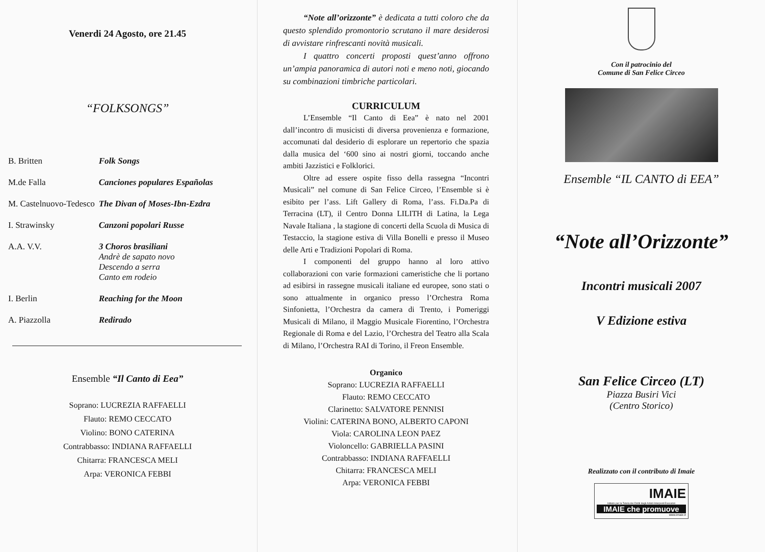Venerdi 24 Agosto, ore 21.45
“FOLKSONGS”
| B. Britten | Folk Songs |
| M.de Falla | Canciones populares Españolas |
| M. Castelnuovo-Tedesco | The Divan of Moses-Ibn-Ezdra |
| I. Strawinsky | Canzoni popolari Russe |
| A.A. V.V. | 3 Choros brasiliani Andrè de sapato novo Descendo a serra Canto em rodeio |
| I. Berlin | Reaching for the Moon |
| A. Piazzolla | Redirado |
Ensemble “Il Canto di Eea”
Soprano: LUCREZIA RAFFAELLI
Flauto: REMO CECCATO
Violino: BONO CATERINA
Contrabbasso: INDIANA RAFFAELLI
Chitarra: FRANCESCA MELI
Arpa: VERONICA FEBBI
“Note all’orizzonte” è dedicata a tutti coloro che da questo splendido promontorio scrutano il mare desiderosi di avvistare rinfrescanti novità musicali.
I quattro concerti proposti quest’anno offrono un’ampia panoramica di autori noti e meno noti, giocando su combinazioni timbriche particolari.
CURRICULUM
L’Ensemble “Il Canto di Eea” è nato nel 2001 dall’incontro di musicisti di diversa provenienza e formazione, accomunati dal desiderio di esplorare un repertorio che spazia dalla musica del ‘600 sino ai nostri giorni, toccando anche ambiti Jazzistici e Folklorici.
Oltre ad essere ospite fisso della rassegna “Incontri Musicali” nel comune di San Felice Circeo, l’Ensemble si è esibito per l’ass. Lift Gallery di Roma, l’ass. Fi.Da.Pa di Terracina (LT), il Centro Donna LILITH di Latina, la Lega Navale Italiana , la stagione di concerti della Scuola di Musica di Testaccio, la stagione estiva di Villa Bonelli e presso il Museo delle Arti e Tradizioni Popolari di Roma.
I componenti del gruppo hanno al loro attivo collaborazioni con varie formazioni cameristiche che li portano ad esibirsi in rassegne musicali italiane ed europee, sono stati o sono attualmente in organico presso l’Orchestra Roma Sinfonietta, l’Orchestra da camera di Trento, i Pomeriggi Musicali di Milano, il Maggio Musicale Fiorentino, l’Orchestra Regionale di Roma e del Lazio, l’Orchestra del Teatro alla Scala di Milano, l’Orchestra RAI di Torino, il Freon Ensemble.
Organico
Soprano: LUCREZIA RAFFAELLI
Flauto: REMO CECCATO
Clarinetto: SALVATORE PENNISI
Violini: CATERINA BONO, ALBERTO CAPONI
Viola: CAROLINA LEON PAEZ
Violoncello: GABRIELLA PASINI
Contrabbasso: INDIANA RAFFAELLI
Chitarra: FRANCESCA MELI
Arpa: VERONICA FEBBI
Con il patrocinio del
Comune di San Felice Circeo
Ensemble “IL CANTO di EEA”
“Note all’Orizzonte”
Incontri musicali 2007
V Edizione estiva
San Felice Circeo (LT)
Piazza Busiri Vici
(Centro Storico)
Realizzato con il contributo di Imaie
IMAIE
Istituto per la Tutela dei Diritti degli Artisti Interpreti Esecutori
IMAIE che promuove
www.imaie.it